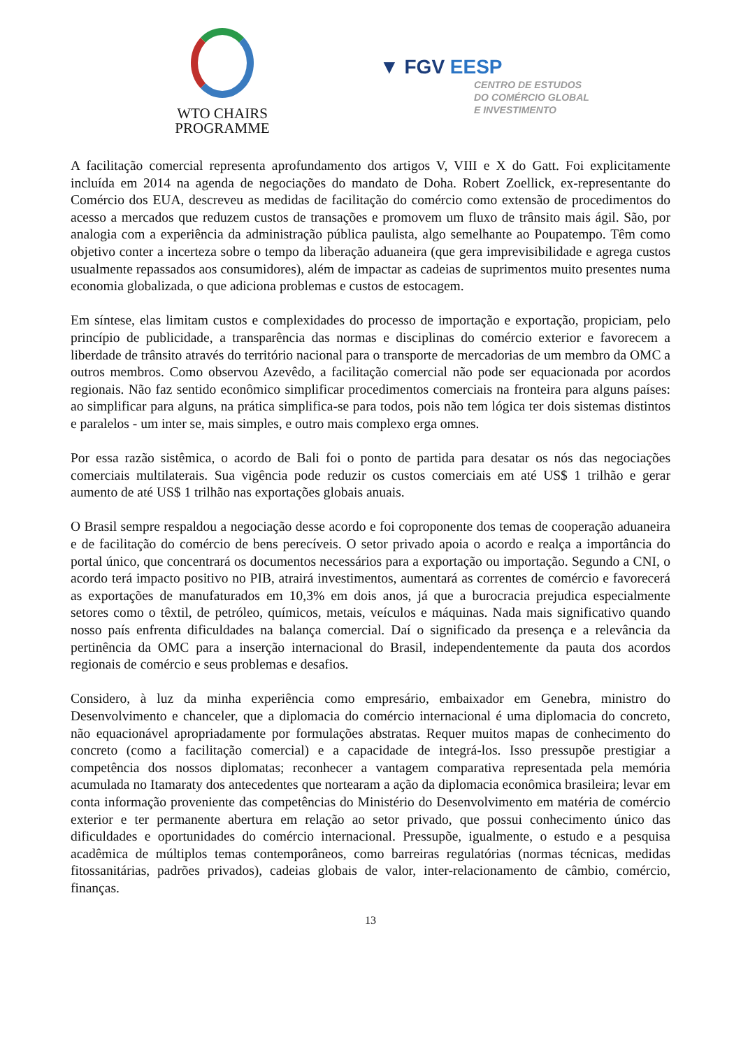WTO CHAIRS
PROGRAMME
▼ FGV EESP
CENTRO DE ESTUDOS
DO COMÉRCIO GLOBAL
E INVESTIMENTO
A facilitação comercial representa aprofundamento dos artigos V, VIII e X do Gatt. Foi explicitamente incluída em 2014 na agenda de negociações do mandato de Doha. Robert Zoellick, ex-representante do Comércio dos EUA, descreveu as medidas de facilitação do comércio como extensão de procedimentos do acesso a mercados que reduzem custos de transações e promovem um fluxo de trânsito mais ágil. São, por analogia com a experiência da administração pública paulista, algo semelhante ao Poupatempo. Têm como objetivo conter a incerteza sobre o tempo da liberação aduaneira (que gera imprevisibilidade e agrega custos usualmente repassados aos consumidores), além de impactar as cadeias de suprimentos muito presentes numa economia globalizada, o que adiciona problemas e custos de estocagem.
Em síntese, elas limitam custos e complexidades do processo de importação e exportação, propiciam, pelo princípio de publicidade, a transparência das normas e disciplinas do comércio exterior e favorecem a liberdade de trânsito através do território nacional para o transporte de mercadorias de um membro da OMC a outros membros. Como observou Azevêdo, a facilitação comercial não pode ser equacionada por acordos regionais. Não faz sentido econômico simplificar procedimentos comerciais na fronteira para alguns países: ao simplificar para alguns, na prática simplifica-se para todos, pois não tem lógica ter dois sistemas distintos e paralelos - um inter se, mais simples, e outro mais complexo erga omnes.
Por essa razão sistêmica, o acordo de Bali foi o ponto de partida para desatar os nós das negociações comerciais multilaterais. Sua vigência pode reduzir os custos comerciais em até US$ 1 trilhão e gerar aumento de até US$ 1 trilhão nas exportações globais anuais.
O Brasil sempre respaldou a negociação desse acordo e foi coproponente dos temas de cooperação aduaneira e de facilitação do comércio de bens perecíveis. O setor privado apoia o acordo e realça a importância do portal único, que concentrará os documentos necessários para a exportação ou importação. Segundo a CNI, o acordo terá impacto positivo no PIB, atrairá investimentos, aumentará as correntes de comércio e favorecerá as exportações de manufaturados em 10,3% em dois anos, já que a burocracia prejudica especialmente setores como o têxtil, de petróleo, químicos, metais, veículos e máquinas. Nada mais significativo quando nosso país enfrenta dificuldades na balança comercial. Daí o significado da presença e a relevância da pertinência da OMC para a inserção internacional do Brasil, independentemente da pauta dos acordos regionais de comércio e seus problemas e desafios.
Considero, à luz da minha experiência como empresário, embaixador em Genebra, ministro do Desenvolvimento e chanceler, que a diplomacia do comércio internacional é uma diplomacia do concreto, não equacionável apropriadamente por formulações abstratas. Requer muitos mapas de conhecimento do concreto (como a facilitação comercial) e a capacidade de integrá-los. Isso pressupõe prestigiar a competência dos nossos diplomatas; reconhecer a vantagem comparativa representada pela memória acumulada no Itamaraty dos antecedentes que nortearam a ação da diplomacia econômica brasileira; levar em conta informação proveniente das competências do Ministério do Desenvolvimento em matéria de comércio exterior e ter permanente abertura em relação ao setor privado, que possui conhecimento único das dificuldades e oportunidades do comércio internacional. Pressupõe, igualmente, o estudo e a pesquisa acadêmica de múltiplos temas contemporâneos, como barreiras regulatórias (normas técnicas, medidas fitossanitárias, padrões privados), cadeias globais de valor, inter-relacionamento de câmbio, comércio, finanças.
13